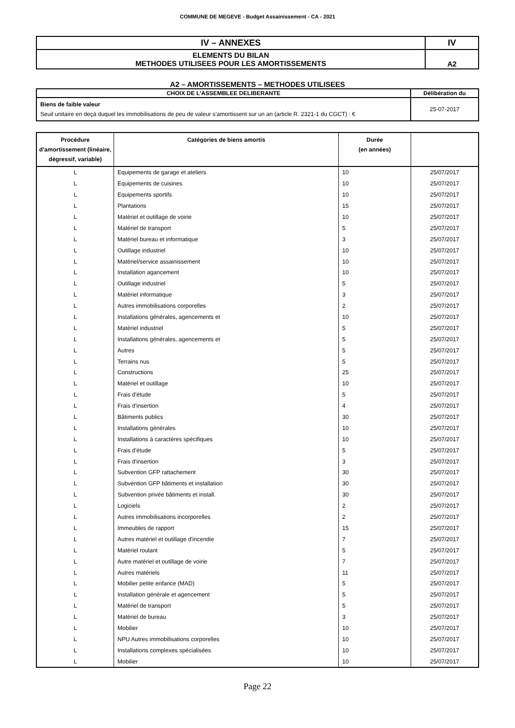COMMUNE DE MEGEVE - Budget Assainissement - CA - 2021
| IV – ANNEXES | IV |
| ELEMENTS DU BILAN METHODES UTILISEES POUR LES AMORTISSEMENTS | A2 |
A2 – AMORTISSEMENTS – METHODES UTILISEES
| CHOIX DE L’ASSEMBLEE DELIBERANTE | Délibération du |
| --- | --- |
| Biens de faible valeur Seuil unitaire en deçà duquel les immobilisations de peu de valeur s’amortissent sur un an (article R. 2321-1 du CGCT) : € | 25-07-2017 |
| Procédure d’amortissement (linéaire, dégressif, variable) | Catégories de biens amortis | Durée (en années) | |
| --- | --- | --- | --- |
| L | Equipements de garage et ateliers | 10 | 25/07/2017 |
| L | Equipements de cuisines | 10 | 25/07/2017 |
| L | Equipements sportifs | 10 | 25/07/2017 |
| L | Plantations | 15 | 25/07/2017 |
| L | Matériel et outillage de voirie | 10 | 25/07/2017 |
| L | Matériel de transport | 5 | 25/07/2017 |
| L | Matériel bureau et informatique | 3 | 25/07/2017 |
| L | Outillage industriel | 10 | 25/07/2017 |
| L | Matériel/service assainissement | 10 | 25/07/2017 |
| L | Installation agancement | 10 | 25/07/2017 |
| L | Outillage industriel | 5 | 25/07/2017 |
| L | Matériel informatique | 3 | 25/07/2017 |
| L | Autres immobilisations corporelles | 2 | 25/07/2017 |
| L | Installations générales, agencements et | 10 | 25/07/2017 |
| L | Matériel industriel | 5 | 25/07/2017 |
| L | Installations générales, agencements et | 5 | 25/07/2017 |
| L | Autres | 5 | 25/07/2017 |
| L | Terrains nus | 5 | 25/07/2017 |
| L | Constructions | 25 | 25/07/2017 |
| L | Matériel et outillage | 10 | 25/07/2017 |
| L | Frais d'étude | 5 | 25/07/2017 |
| L | Frais d'insertion | 4 | 25/07/2017 |
| L | Bâtiments publics | 30 | 25/07/2017 |
| L | Installations générales | 10 | 25/07/2017 |
| L | Installations à caractères spécifiques | 10 | 25/07/2017 |
| L | Frais d'étude | 5 | 25/07/2017 |
| L | Frais d'insertion | 3 | 25/07/2017 |
| L | Subvention GFP rattachement | 30 | 25/07/2017 |
| L | Subvention GFP bâtiments et installation | 30 | 25/07/2017 |
| L | Subvention privée bâtiments et install. | 30 | 25/07/2017 |
| L | Logiciels | 2 | 25/07/2017 |
| L | Autres immobilisations incorporelles | 2 | 25/07/2017 |
| L | Immeubles de rapport | 15 | 25/07/2017 |
| L | Autres matériel et outillage d'incendie | 7 | 25/07/2017 |
| L | Matériel roulant | 5 | 25/07/2017 |
| L | Autre matériel et outillage de voirie | 7 | 25/07/2017 |
| L | Autres matériels | 11 | 25/07/2017 |
| L | Mobilier petite enfance (MAD) | 5 | 25/07/2017 |
| L | Installation générale et agencement | 5 | 25/07/2017 |
| L | Matériel de transport | 5 | 25/07/2017 |
| L | Matériel de bureau | 3 | 25/07/2017 |
| L | Mobilier | 10 | 25/07/2017 |
| L | NPU Autres immobilisations corporelles | 10 | 25/07/2017 |
| L | Installations complexes spécialisées | 10 | 25/07/2017 |
| L | Mobilier | 10 | 25/07/2017 |
Page 22